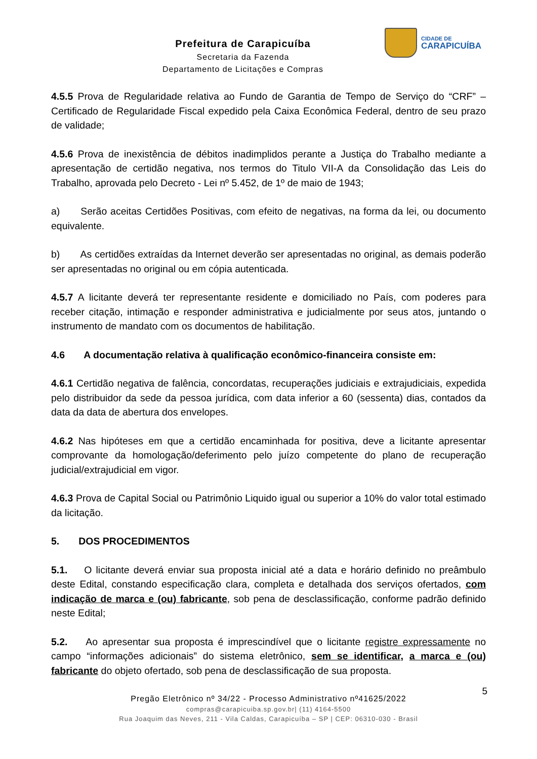Prefeitura de Carapicuíba
Secretaria da Fazenda
Departamento de Licitações e Compras
CIDADE DE
CARAPICUÍBA
4.5.5 Prova de Regularidade relativa ao Fundo de Garantia de Tempo de Serviço do “CRF” – Certificado de Regularidade Fiscal expedido pela Caixa Econômica Federal, dentro de seu prazo de validade;
4.5.6 Prova de inexistência de débitos inadimplidos perante a Justiça do Trabalho mediante a apresentação de certidão negativa, nos termos do Titulo VII-A da Consolidação das Leis do Trabalho, aprovada pelo Decreto - Lei nº 5.452, de 1º de maio de 1943;
a) Serão aceitas Certidões Positivas, com efeito de negativas, na forma da lei, ou documento equivalente.
b) As certidões extraídas da Internet deverão ser apresentadas no original, as demais poderão ser apresentadas no original ou em cópia autenticada.
4.5.7 A licitante deverá ter representante residente e domiciliado no País, com poderes para receber citação, intimação e responder administrativa e judicialmente por seus atos, juntando o instrumento de mandato com os documentos de habilitação.
4.6 A documentação relativa à qualificação econômico-financeira consiste em:
4.6.1 Certidão negativa de falência, concordatas, recuperações judiciais e extrajudiciais, expedida pelo distribuidor da sede da pessoa jurídica, com data inferior a 60 (sessenta) dias, contados da data da data de abertura dos envelopes.
4.6.2 Nas hipóteses em que a certidão encaminhada for positiva, deve a licitante apresentar comprovante da homologação/deferimento pelo juízo competente do plano de recuperação judicial/extrajudicial em vigor.
4.6.3 Prova de Capital Social ou Patrimônio Liquido igual ou superior a 10% do valor total estimado da licitação.
5. DOS PROCEDIMENTOS
5.1. O licitante deverá enviar sua proposta inicial até a data e horário definido no preâmbulo deste Edital, constando especificação clara, completa e detalhada dos serviços ofertados, com indicação de marca e (ou) fabricante, sob pena de desclassificação, conforme padrão definido neste Edital;
5.2. Ao apresentar sua proposta é imprescindível que o licitante registre expressamente no campo “informações adicionais” do sistema eletrônico, sem se identificar, a marca e (ou) fabricante do objeto ofertado, sob pena de desclassificação de sua proposta.
5
Pregão Eletrônico nº 34/22 - Processo Administrativo nº41625/2022
compras@carapicuiba.sp.gov.br| (11) 4164-5500
Rua Joaquim das Neves, 211 - Vila Caldas, Carapicuíba – SP | CEP: 06310-030 - Brasil